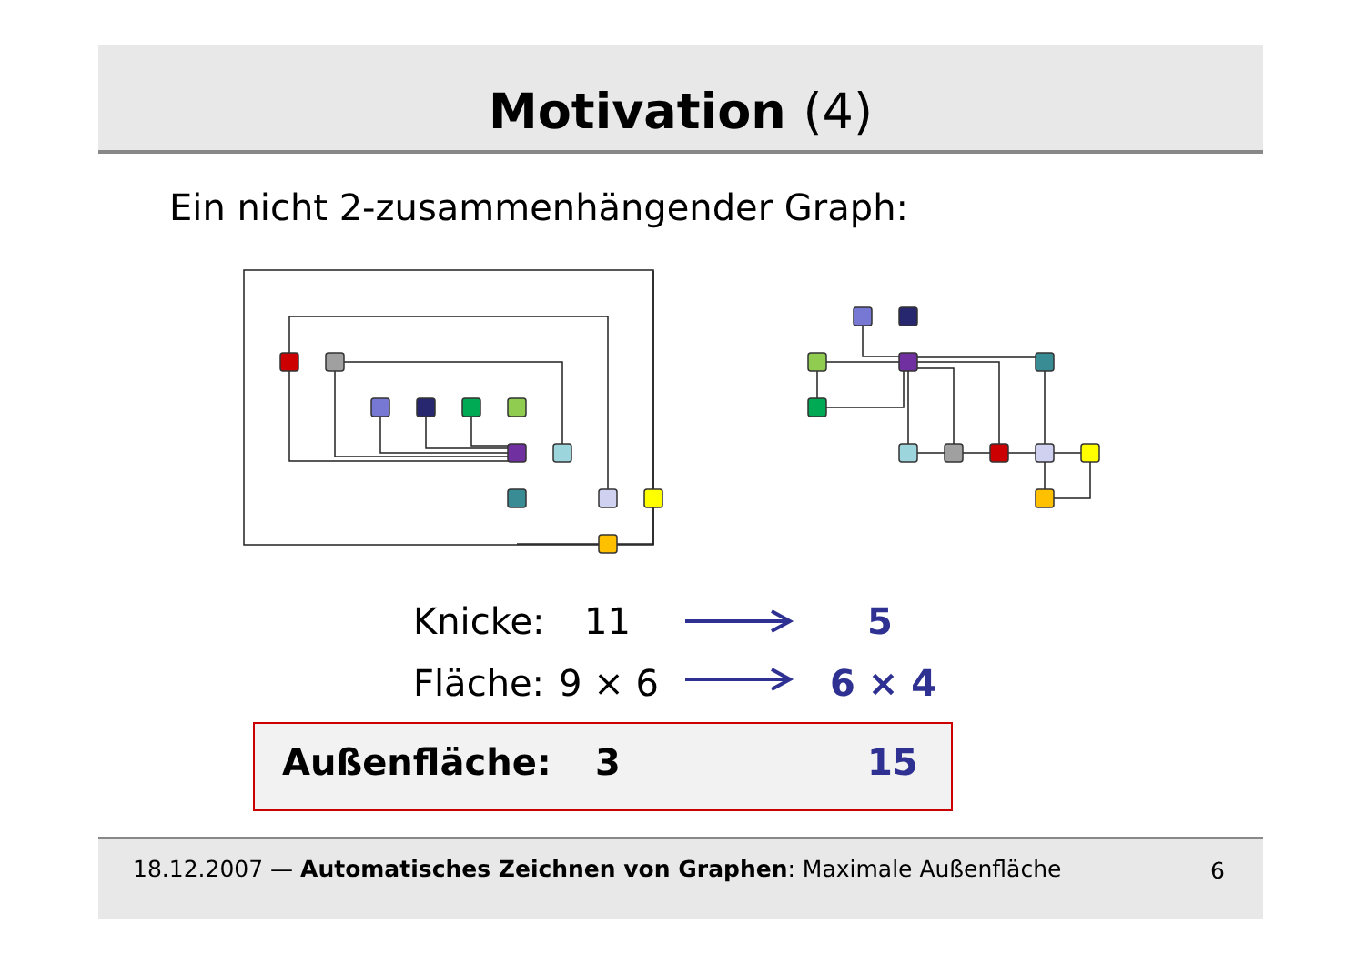Motivation (4)
Ein nicht 2-zusammenhängender Graph:
Knicke: 11 5
Fläche: 9 × 6 6 × 4
Außenfläche: 3 15
18.12.2007 — Automatisches Zeichnen von Graphen: Maximale Außenfläche 6